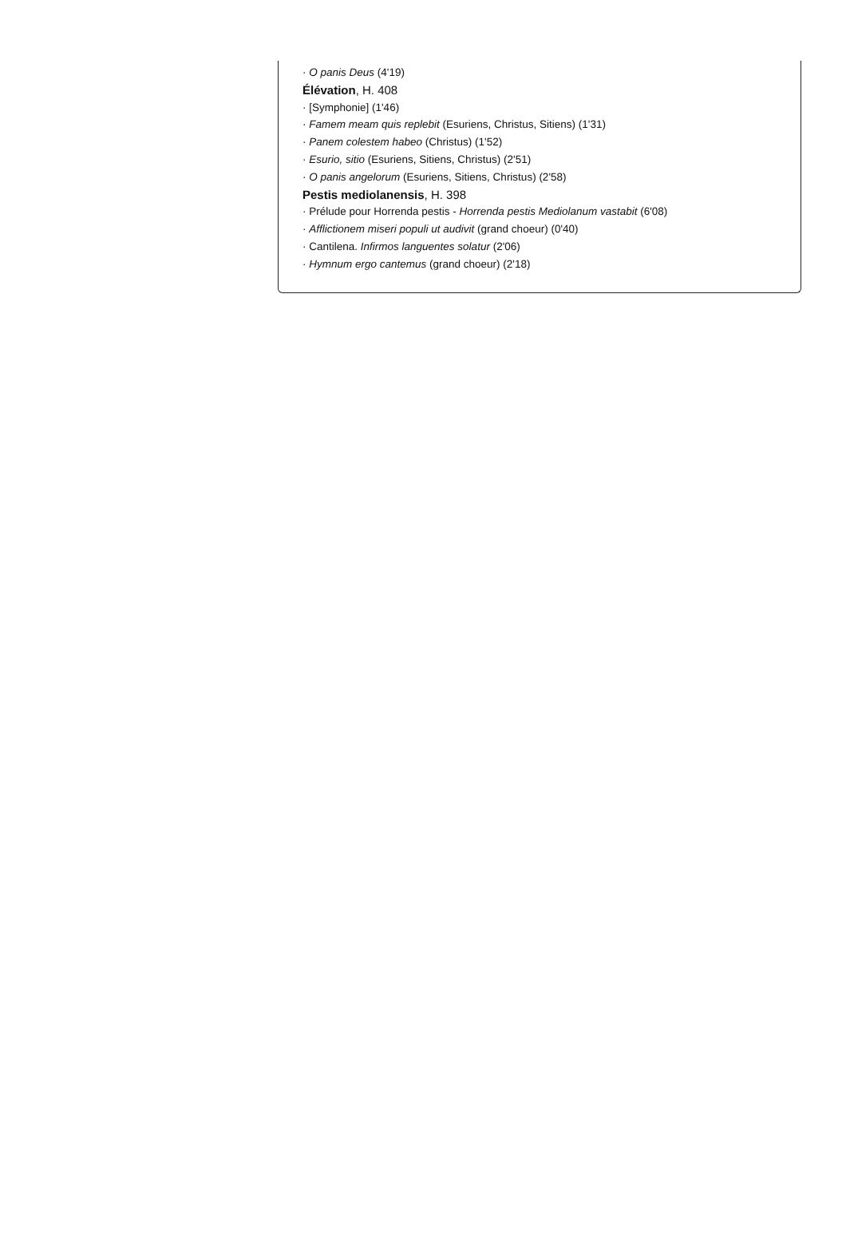· O panis Deus (4'19)
Élévation, H. 408
· [Symphonie] (1'46)
· Famem meam quis replebit (Esuriens, Christus, Sitiens) (1'31)
· Panem colestem habeo (Christus) (1'52)
· Esurio, sitio (Esuriens, Sitiens, Christus) (2'51)
· O panis angelorum (Esuriens, Sitiens, Christus) (2'58)
Pestis mediolanensis, H. 398
· Prélude pour Horrenda pestis - Horrenda pestis Mediolanum vastabit (6'08)
· Afflictionem miseri populi ut audivit (grand choeur) (0'40)
· Cantilena. Infirmos languentes solatur (2'06)
· Hymnum ergo cantemus (grand choeur) (2'18)